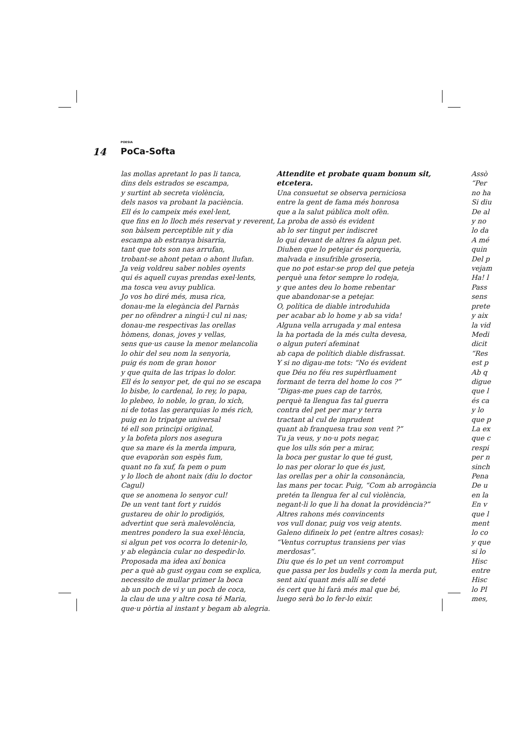14
POESIA
PoCa-Softa
las mollas apretant lo pas li tanca,
dins dels estrados se escampa,
y surtint ab secreta violència,
dels nasos va probant la paciència.
Ell és lo campeix més exel·lent,
que fins en lo lloch més reservat y reverent,
son bàlsem perceptible nit y dia
escampa ab estranya bisarria,
tant que tots son nas arrufan,
trobant-se ahont petan o ahont llufan.
Ja veig voldreu saber nobles oyents
qui és aquell cuyas prendas exel·lents,
ma tosca veu avuy publica.
Jo vos ho diré més, musa rica,
donau-me la elegància del Parnàs
per no ofèndrer a ningú·l cul ni nas;
donau-me respectivas las orellas
hòmens, donas, joves y vellas,
sens que·us cause la menor melancolia
lo ohir del seu nom la senyoria,
puig és nom de gran honor
y que quita de las tripas lo dolor.
Ell és lo senyor pet, de qui no se escapa
lo bisbe, lo cardenal, lo rey, lo papa,
lo plebeo, lo noble, lo gran, lo xich,
ni de totas las gerarquias lo més rich,
puig en lo tripatge universal
té ell son principi original,
y la bofeta plors nos asegura
que sa mare és la merda impura,
que evaporàn son espès fum,
quant no fa xuf, fa pem o pum
y lo lloch de ahont naix (diu lo doctor Cagul)
que se anomena lo senyor cul!
De un vent tant fort y ruidós
gustareu de ohir lo prodigiós,
advertint que serà malevolència,
mentres pondero la sua exel·lència,
si algun pet vos ocorra lo detenir-lo,
y ab elegància cular no despedir-lo.
Proposada ma idea axí bonica
per a què ab gust oygau com se explica,
necessito de mullar primer la boca
ab un poch de vi y un poch de coca,
la clau de una y altre cosa té Maria,
que·u pòrtia al instant y begam ab alegria.
Attendite et probate quam bonum sit,
etcetera.
Una consuetut se observa perniciosa
entre la gent de fama més honrosa
que a la salut pública molt ofèn.
La proba de assò és evident
ab lo ser tingut per indiscret
lo qui devant de altres fa algun pet.
Diuhen que lo petejar és porqueria,
malvada e insufrible groseria,
que no pot estar-se prop del que peteja
perquè una fetor sempre lo rodeja,
y que antes deu lo home rebentar
que abandonar-se a petejar.
O, política de diable introduhida
per acabar ab lo home y ab sa vida!
Alguna vella arrugada y mal entesa
la ha portada de la més culta devesa,
o algun puterí afeminat
ab capa de polítich diable disfrassat.
Y si no digau-me tots: “No és evident
que Déu no féu res supèrfluament
formant de terra del home lo cos ?”
“Digas-me pues cap de tarròs,
perquè ta llengua fas tal guerra
contra del pet per mar y terra
tractant al cul de inprudent
quant ab franquesa trau son vent ?”
Tu ja veus, y no·u pots negar,
que los ulls són per a mirar,
la boca per gustar lo que té gust,
lo nas per olorar lo que és just,
las orellas per a ohir la consonància,
las mans per tocar. Puig, “Com ab arrogància
pretén ta llengua fer al cul violència,
negant-li lo que li ha donat la providència?”
Altres rahons més convincents
vos vull donar, puig vos veig atents.
Galeno difineix lo pet (entre altres cosas):
“Ventus corruptus transiens per vias
merdosas”.
Diu que és lo pet un vent corromput
que passa per los budells y com la merda put,
sent així quant més allí se deté
és cert que hi farà més mal que bé,
luego serà bo lo fer-lo eixir.
Assò
“Per
no ha
Si diu
De al
y no
lo da
A mé
quin
Del p
vejam
Ha! l
Pass
sens
prete
y aix
la vid
Medi
dicit
“Res
est p
Ab q
digue
que l
és ca
y lo
que p
La ex
que c
respi
per n
sinch
Pena
De u
en la
En v
que l
ment
lo co
y que
si lo
Hisc
entre
Hisc
lo Pl
mes,